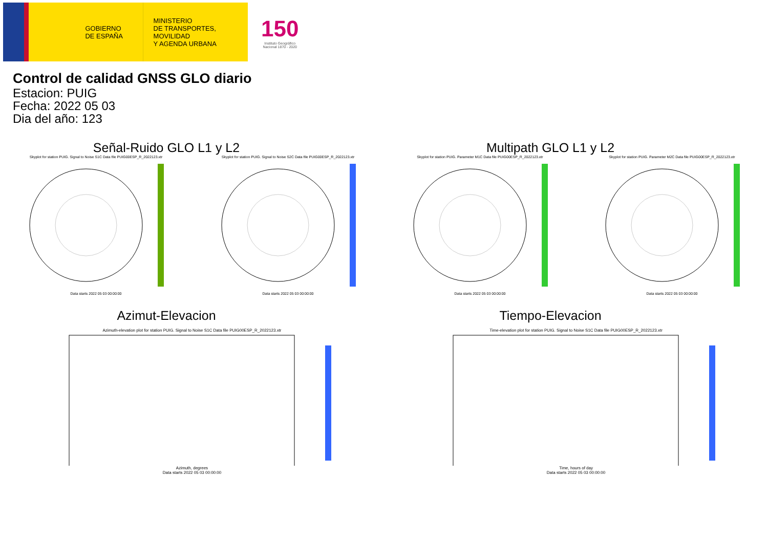GOBIERNO
DE ESPAÑA
MINISTERIO
DE TRANSPORTES, MOVILIDAD
Y AGENDA URBANA
150
Instituto Geográfico
Nacional 1870 - 2020
Control de calidad GNSS GLO diario
Estacion: PUIG
Fecha: 2022 05 03
Dia del año: 123
Señal-Ruido GLO L1 y L2
Skyplot for station PUIG. Signal to Noise S1C Data file PUIG00ESP_R_2022123.xtr
Data starts 2022 05 03 00:00:00
Skyplot for station PUIG. Signal to Noise S2C Data file PUIG00ESP_R_2022123.xtr
Data starts 2022 05 03 00:00:00
Multipath GLO L1 y L2
Skyplot for station PUIG. Parameter M1C Data file PUIG00ESP_R_2022123.xtr
Data starts 2022 05 03 00:00:00
Skyplot for station PUIG. Parameter M2C Data file PUIG00ESP_R_2022123.xtr
Data starts 2022 05 03 00:00:00
Azimut-Elevacion
Azimuth-elevation plot for station PUIG. Signal to Noise S1C Data file PUIG00ESP_R_2022123.xtr
Azimuth, degrees
Data starts 2022 05 03 00:00:00
Tiempo-Elevacion
Time-elevation plot for station PUIG. Signal to Noise S1C Data file PUIG00ESP_R_2022123.xtr
Time, hours of day
Data starts 2022 05 03 00:00:00